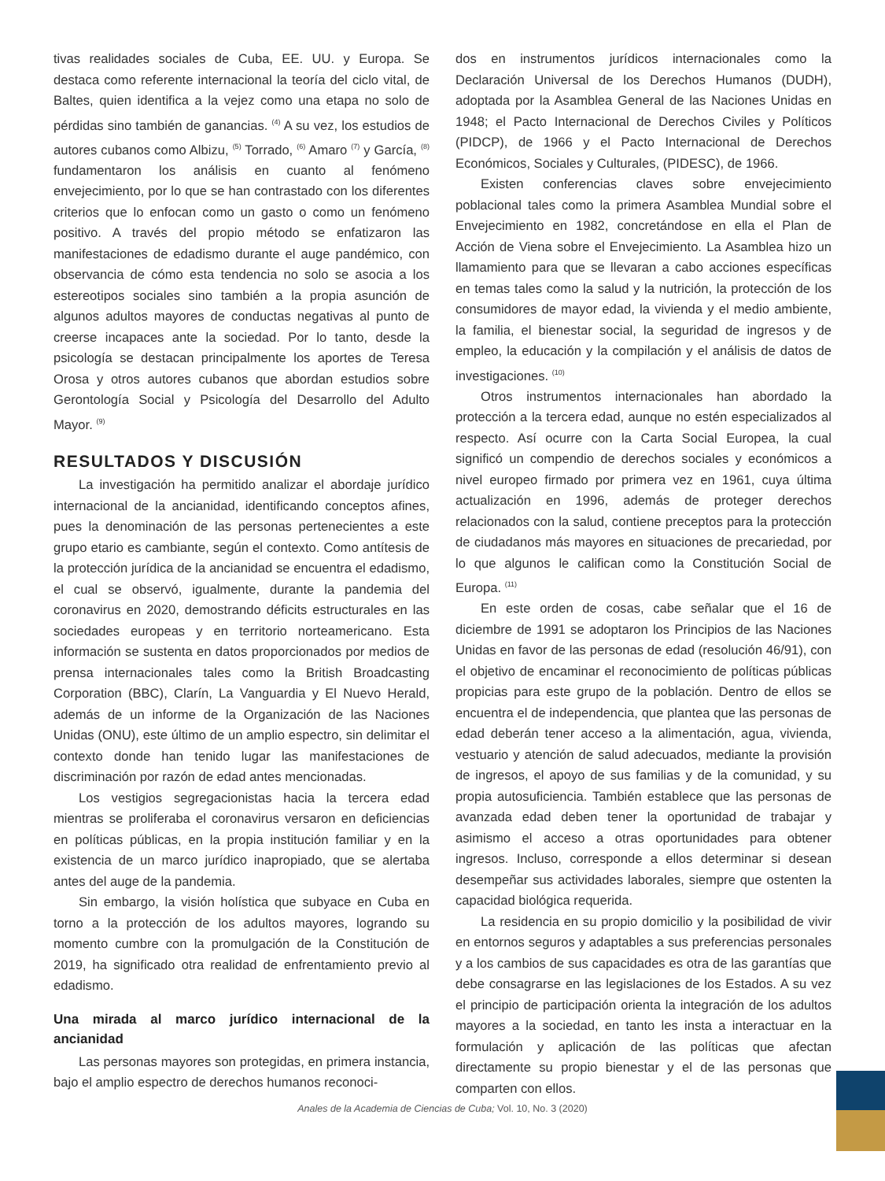tivas realidades sociales de Cuba, EE. UU. y Europa. Se destaca como referente internacional la teoría del ciclo vital, de Baltes, quien identifica a la vejez como una etapa no solo de pérdidas sino también de ganancias. <sup>(4)</sup> A su vez, los estudios de autores cubanos como Albizu, <sup>(5)</sup> Torrado, <sup>(6)</sup> Amaro <sup>(7)</sup> y García, <sup>(8)</sup> fundamentaron los análisis en cuanto al fenómeno envejecimiento, por lo que se han contrastado con los diferentes criterios que lo enfocan como un gasto o como un fenómeno positivo. A través del propio método se enfatizaron las manifestaciones de edadismo durante el auge pandémico, con observancia de cómo esta tendencia no solo se asocia a los estereotipos sociales sino también a la propia asunción de algunos adultos mayores de conductas negativas al punto de creerse incapaces ante la sociedad. Por lo tanto, desde la psicología se destacan principalmente los aportes de Teresa Orosa y otros autores cubanos que abordan estudios sobre Gerontología Social y Psicología del Desarrollo del Adulto Mayor. <sup>(9)</sup>
RESULTADOS Y DISCUSIÓN
La investigación ha permitido analizar el abordaje jurídico internacional de la ancianidad, identificando conceptos afines, pues la denominación de las personas pertenecientes a este grupo etario es cambiante, según el contexto. Como antítesis de la protección jurídica de la ancianidad se encuentra el edadismo, el cual se observó, igualmente, durante la pandemia del coronavirus en 2020, demostrando déficits estructurales en las sociedades europeas y en territorio norteamericano. Esta información se sustenta en datos proporcionados por medios de prensa internacionales tales como la British Broadcasting Corporation (BBC), Clarín, La Vanguardia y El Nuevo Herald, además de un informe de la Organización de las Naciones Unidas (ONU), este último de un amplio espectro, sin delimitar el contexto donde han tenido lugar las manifestaciones de discriminación por razón de edad antes mencionadas.
Los vestigios segregacionistas hacia la tercera edad mientras se proliferaba el coronavirus versaron en deficiencias en políticas públicas, en la propia institución familiar y en la existencia de un marco jurídico inapropiado, que se alertaba antes del auge de la pandemia.
Sin embargo, la visión holística que subyace en Cuba en torno a la protección de los adultos mayores, logrando su momento cumbre con la promulgación de la Constitución de 2019, ha significado otra realidad de enfrentamiento previo al edadismo.
Una mirada al marco jurídico internacional de la ancianidad
Las personas mayores son protegidas, en primera instancia, bajo el amplio espectro de derechos humanos reconoci-
dos en instrumentos jurídicos internacionales como la Declaración Universal de los Derechos Humanos (DUDH), adoptada por la Asamblea General de las Naciones Unidas en 1948; el Pacto Internacional de Derechos Civiles y Políticos (PIDCP), de 1966 y el Pacto Internacional de Derechos Económicos, Sociales y Culturales, (PIDESC), de 1966.
Existen conferencias claves sobre envejecimiento poblacional tales como la primera Asamblea Mundial sobre el Envejecimiento en 1982, concretándose en ella el Plan de Acción de Viena sobre el Envejecimiento. La Asamblea hizo un llamamiento para que se llevaran a cabo acciones específicas en temas tales como la salud y la nutrición, la protección de los consumidores de mayor edad, la vivienda y el medio ambiente, la familia, el bienestar social, la seguridad de ingresos y de empleo, la educación y la compilación y el análisis de datos de investigaciones. <sup>(10)</sup>
Otros instrumentos internacionales han abordado la protección a la tercera edad, aunque no estén especializados al respecto. Así ocurre con la Carta Social Europea, la cual significó un compendio de derechos sociales y económicos a nivel europeo firmado por primera vez en 1961, cuya última actualización en 1996, además de proteger derechos relacionados con la salud, contiene preceptos para la protección de ciudadanos más mayores en situaciones de precariedad, por lo que algunos le califican como la Constitución Social de Europa. <sup>(11)</sup>
En este orden de cosas, cabe señalar que el 16 de diciembre de 1991 se adoptaron los Principios de las Naciones Unidas en favor de las personas de edad (resolución 46/91), con el objetivo de encaminar el reconocimiento de políticas públicas propicias para este grupo de la población. Dentro de ellos se encuentra el de independencia, que plantea que las personas de edad deberán tener acceso a la alimentación, agua, vivienda, vestuario y atención de salud adecuados, mediante la provisión de ingresos, el apoyo de sus familias y de la comunidad, y su propia autosuficiencia. También establece que las personas de avanzada edad deben tener la oportunidad de trabajar y asimismo el acceso a otras oportunidades para obtener ingresos. Incluso, corresponde a ellos determinar si desean desempeñar sus actividades laborales, siempre que ostenten la capacidad biológica requerida.
La residencia en su propio domicilio y la posibilidad de vivir en entornos seguros y adaptables a sus preferencias personales y a los cambios de sus capacidades es otra de las garantías que debe consagrarse en las legislaciones de los Estados. A su vez el principio de participación orienta la integración de los adultos mayores a la sociedad, en tanto les insta a interactuar en la formulación y aplicación de las políticas que afectan directamente su propio bienestar y el de las personas que comparten con ellos.
Anales de la Academia de Ciencias de Cuba; Vol. 10, No. 3 (2020)